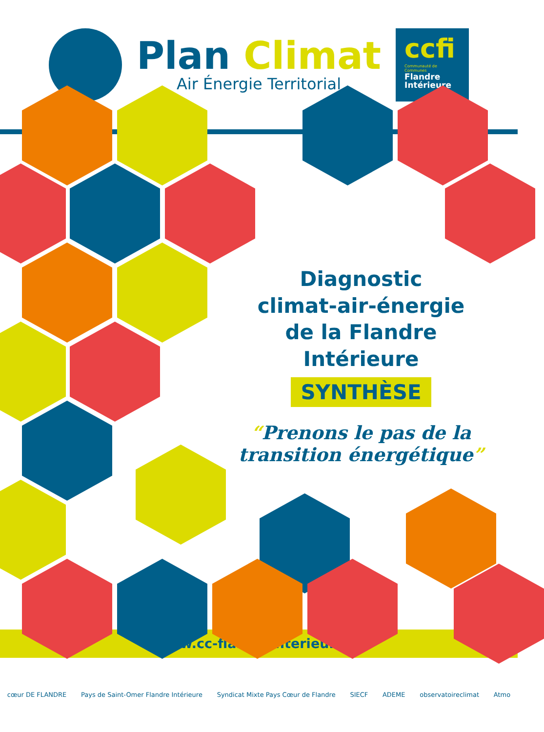Plan Climat
Air Énergie Territorial
ccfi
Communauté de Communes
Flandre
Intérieure
Diagnostic
climat-air-énergie
de la Flandre Intérieure
SYNTHÈSE
“Prenons le pas de la transition énergétique”
www.cc-flandreinterieure.fr
cœur DE FLANDRE Pays de Saint-Omer Flandre Intérieure Syndicat Mixte Pays Cœur de Flandre SIECF ADEME observatoireclimat Atmo